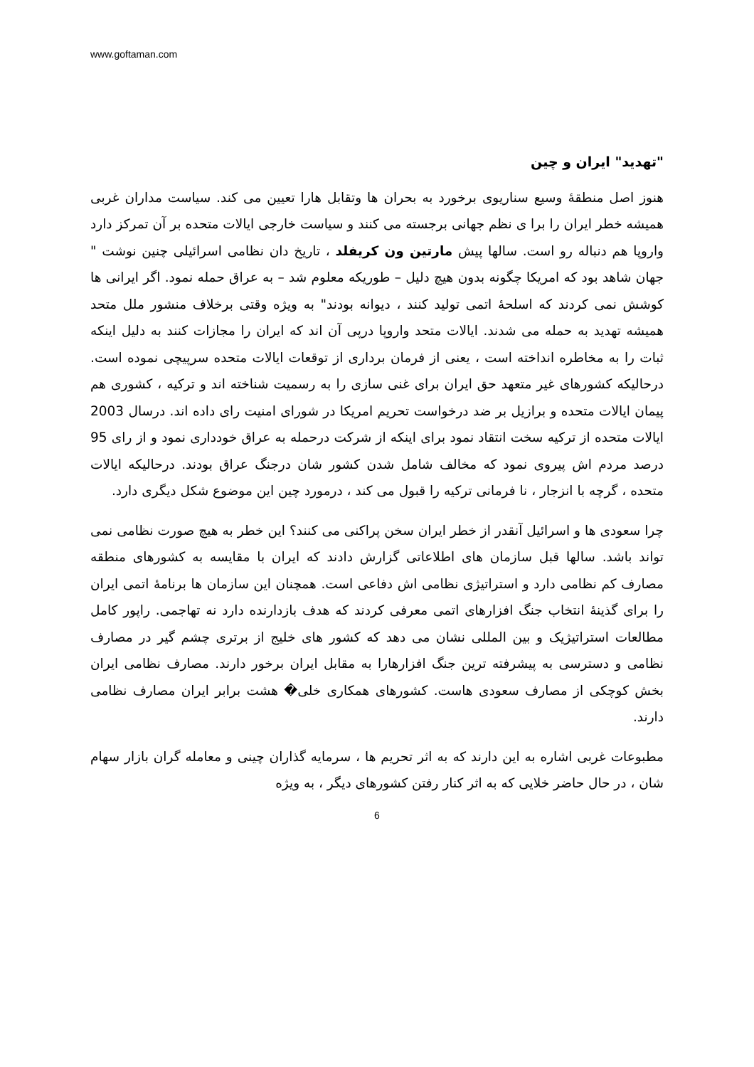www.goftaman.com
"تهدید" ایران و چین
هنوز اصل منطقهٔ وسیع سناریوی برخورد به بحران ها وتقابل هارا تعیین می کند. سیاست مداران غربی همیشه خطر ایران را برا ی نظم جهانی برجسته می کنند و سیاست خارجی ایالات متحده بر آن تمرکز دارد واروپا هم دنباله رو است. سالها پیش مارتین ون کریفلد ، تاریخ دان نظامی اسرائیلی چنین نوشت " جهان شاهد بود که امریکا چگونه بدون هیچ دلیل – طوریکه معلوم شد – به عراق حمله نمود. اگر ایرانی ها کوشش نمی کردند که اسلحهٔ اتمی تولید کنند ، دیوانه بودند" به ویژه وقتی برخلاف منشور ملل متحد همیشه تهدید به حمله می شدند. ایالات متحد واروپا درپی آن اند که ایران را مجازات کنند به دلیل اینکه ثبات را به مخاطره انداخته است ، یعنی از فرمان برداری از توقعات ایالات متحده سرپیچی نموده است. درحالیکه کشورهای غیر متعهد حق ایران برای غنی سازی را به رسمیت شناخته اند و ترکیه ، کشوری هم پیمان ایالات متحده و برازیل بر ضد درخواست تحریم امریکا در شورای امنیت رای داده اند. درسال 2003 ایالات متحده از ترکیه سخت انتقاد نمود برای اینکه از شرکت درحمله به عراق خودداری نمود و از رای 95 درصد مردم اش پیروی نمود که مخالف شامل شدن کشور شان درجنگ عراق بودند. درحالیکه ایالات متحده ، گرچه با انزجار ، نا فرمانی ترکیه را قبول می کند ، درمورد چین این موضوع شکل دیگری دارد.
چرا سعودی ها و اسرائیل آنقدر از خطر ایران سخن پراکنی می کنند؟ این خطر به هیچ صورت نظامی نمی تواند باشد. سالها قبل سازمان های اطلاعاتی گزارش دادند که ایران با مقایسه به کشورهای منطقه مصارف کم نظامی دارد و استراتیژی نظامی اش دفاعی است. همچنان این سازمان ها برنامهٔ اتمی ایران را برای گذینهٔ انتخاب جنگ افزارهای اتمی معرفی کردند که هدف بازدارنده دارد نه تهاجمی. راپور کامل مطالعات استراتیژیک و بین المللی نشان می دهد که کشور های خلیج از برتری چشم گیر در مصارف نظامی و دسترسی به پیشرفته ترین جنگ افزارهارا به مقابل ایران برخور دارند. مصارف نظامی ایران بخش کوچکی از مصارف سعودی هاست. کشورهای همکاری خلی� هشت برابر ایران مصارف نظامی دارند.
مطبوعات غربی اشاره به این دارند که به اثر تحریم ها ، سرمایه گذاران چینی و معامله گران بازار سهام شان ، در حال حاضر خلایی که به اثر کنار رفتن کشورهای دیگر ، به ویژه
6